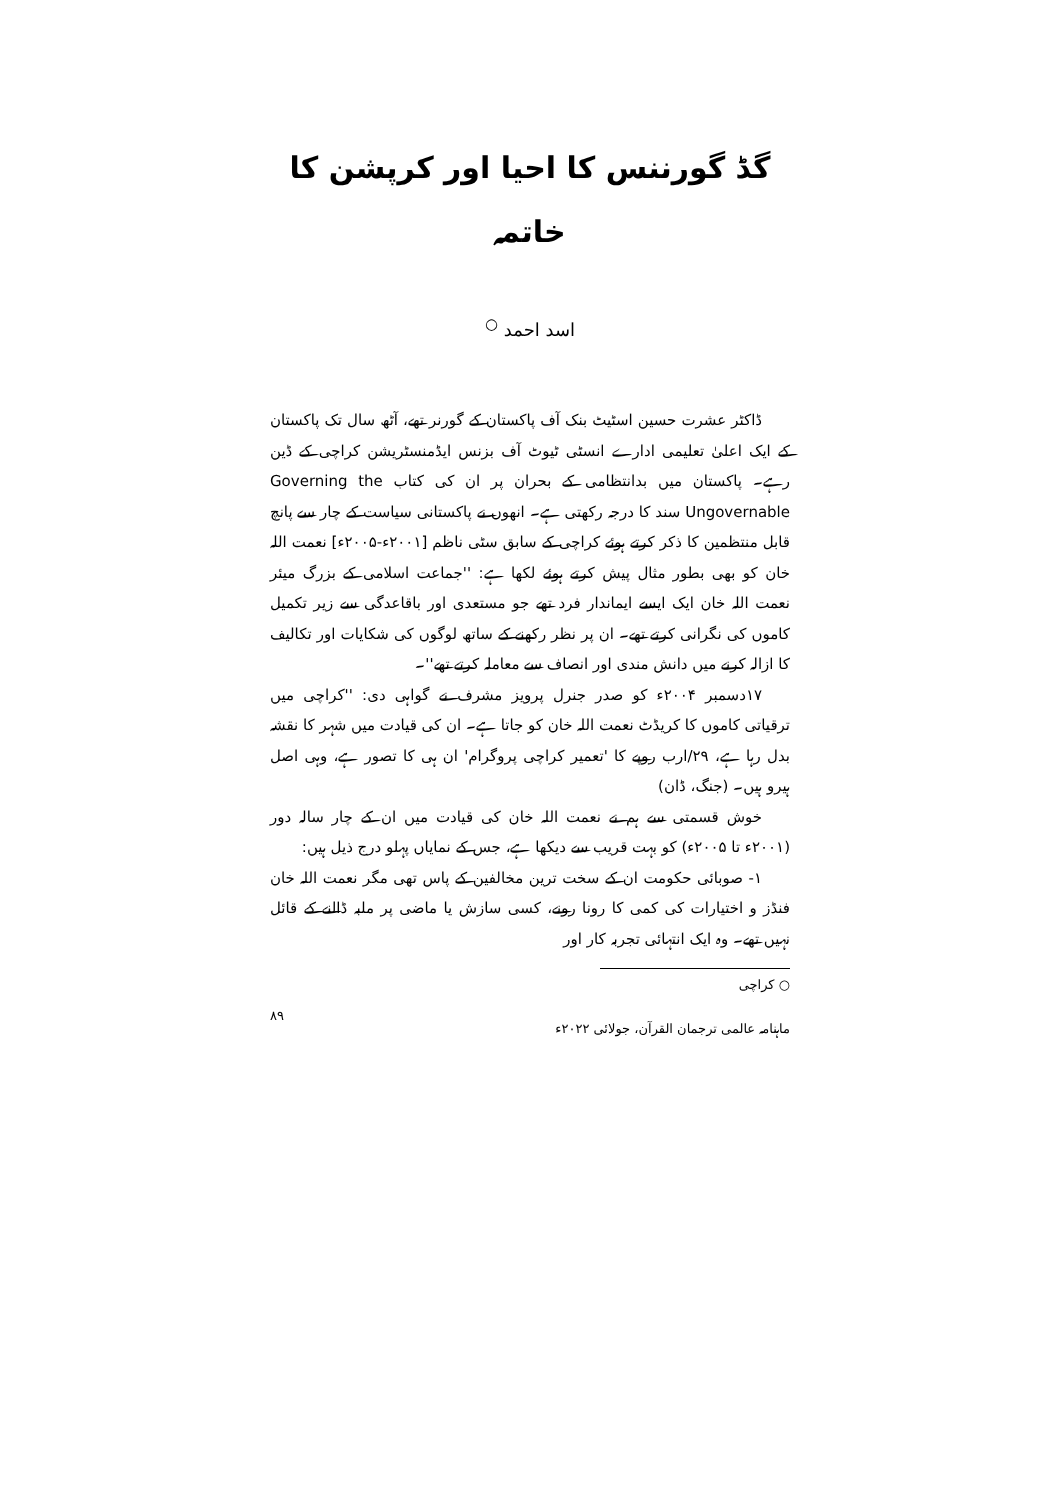گڈ گورننس کا احیا اور کرپشن کا خاتمہ
اسد احمد <sup>○</sup>
ڈاکٹر عشرت حسین اسٹیٹ بنک آف پاکستان کے گورنر تھے، آٹھ سال تک پاکستان کے ایک اعلیٰ تعلیمی ادارے انسٹی ٹیوٹ آف بزنس ایڈمنسٹریشن کراچی کے ڈین رہے۔ پاکستان میں بدانتظامی کے بحران پر ان کی کتاب Governing the Ungovernable سند کا درجہ رکھتی ہے۔ انھوں نے پاکستانی سیاست کے چار سے پانچ قابل منتظمین کا ذکر کرتے ہوئے کراچی کے سابق سٹی ناظم [۲۰۰۱ء-۲۰۰۵ء] نعمت اللہ خان کو بھی بطور مثال پیش کرتے ہوئے لکھا ہے: ''جماعت اسلامی کے بزرگ میئر نعمت اللہ خان ایک ایسے ایماندار فرد تھے جو مستعدی اور باقاعدگی سے زیر تکمیل کاموں کی نگرانی کرتے تھے۔ ان پر نظر رکھنے کے ساتھ لوگوں کی شکایات اور تکالیف کا ازالہ کرنے میں دانش مندی اور انصاف سے معاملہ کرتے تھے''۔
۱۷دسمبر ۲۰۰۴ء کو صدر جنرل پرویز مشرف نے گواہی دی: ''کراچی میں ترقیاتی کاموں کا کریڈٹ نعمت اللہ خان کو جاتا ہے۔ ان کی قیادت میں شہر کا نقشہ بدل رہا ہے، ۲۹/ارب روپے کا 'تعمیر کراچی پروگرام' ان ہی کا تصور ہے، وہی اصل ہیرو ہیں۔ (جنگ، ڈان)
خوش قسمتی سے ہم نے نعمت اللہ خان کی قیادت میں ان کے چار سالہ دور (۲۰۰۱ء تا ۲۰۰۵ء) کو بہت قریب سے دیکھا ہے، جس کے نمایاں پہلو درج ذیل ہیں:
۱- صوبائی حکومت ان کے سخت ترین مخالفین کے پاس تھی مگر نعمت اللہ خان فنڈز و اختیارات کی کمی کا رونا رونے، کسی سازش یا ماضی پر ملبہ ڈالنے کے قائل نہیں تھے۔ وہ ایک انتہائی تجربہ کار اور
○ کراچی
ماہنامہ عالمی ترجمان القرآن، جولائی ۲۰۲۲ء ۸۹